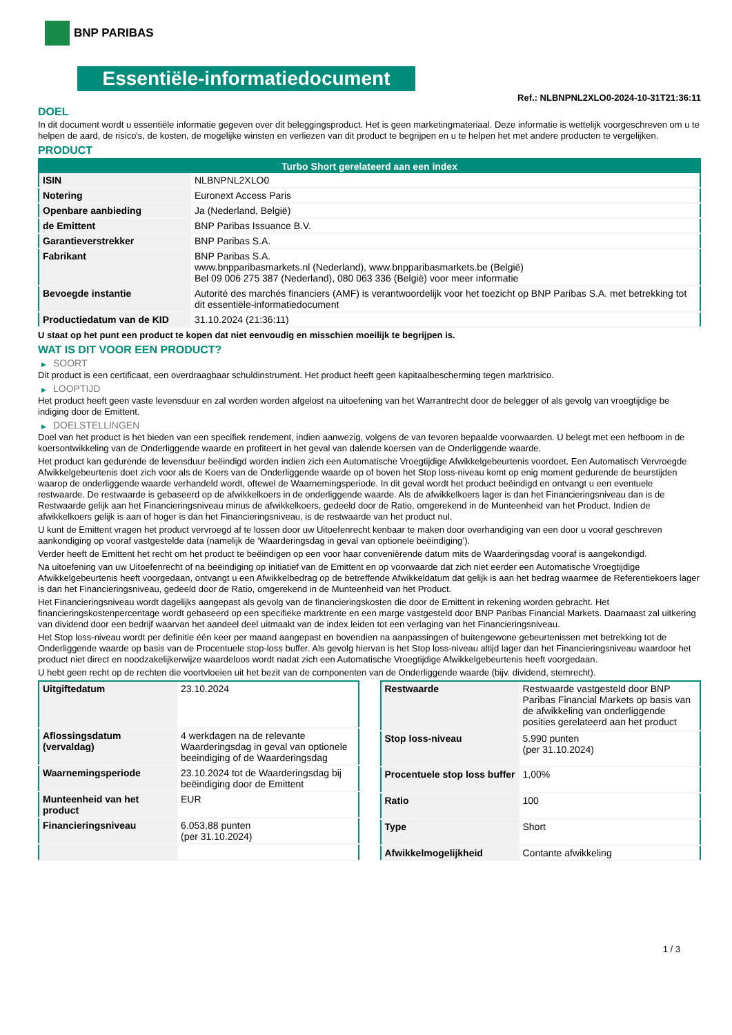BNP PARIBAS
Essentiële-informatiedocument
Ref.: NLBNPNL2XLO0-2024-10-31T21:36:11
DOEL
In dit document wordt u essentiële informatie gegeven over dit beleggingsproduct. Het is geen marketingmateriaal. Deze informatie is wettelijk voorgeschreven om u te helpen de aard, de risico's, de kosten, de mogelijke winsten en verliezen van dit product te begrijpen en u te helpen het met andere producten te vergelijken.
PRODUCT
| Turbo Short gerelateerd aan een index | |
| --- | --- |
| ISIN | NLBNPNL2XLO0 |
| Notering | Euronext Access Paris |
| Openbare aanbieding | Ja (Nederland, België) |
| de Emittent | BNP Paribas Issuance B.V. |
| Garantieverstrekker | BNP Paribas S.A. |
| Fabrikant | BNP Paribas S.A. www.bnpparibasmarkets.nl (Nederland), www.bnpparibasmarkets.be (België) Bel 09 006 275 387 (Nederland), 080 063 336 (België) voor meer informatie |
| Bevoegde instantie | Autorité des marchés financiers (AMF) is verantwoordelijk voor het toezicht op BNP Paribas S.A. met betrekking tot dit essentiële-informatiedocument |
| Productiedatum van de KID | 31.10.2024 (21:36:11) |
U staat op het punt een product te kopen dat niet eenvoudig en misschien moeilijk te begrijpen is.
WAT IS DIT VOOR EEN PRODUCT?
▶ SOORT
Dit product is een certificaat, een overdraagbaar schuldinstrument. Het product heeft geen kapitaalbescherming tegen marktrisico.
▶ LOOPTIJD
Het product heeft geen vaste levensduur en zal worden worden afgelost na uitoefening van het Warrantrecht door de belegger of als gevolg van vroegtijdige be indiging door de Emittent.
▶ DOELSTELLINGEN
Doel van het product is het bieden van een specifiek rendement, indien aanwezig, volgens de van tevoren bepaalde voorwaarden. U belegt met een hefboom in de koersontwikkeling van de Onderliggende waarde en profiteert in het geval van dalende koersen van de Onderliggende waarde.
Het product kan gedurende de levensduur beëindigd worden indien zich een Automatische Vroegtijdige Afwikkelgebeurtenis voordoet. Een Automatisch Vervroegde Afwikkelgebeurtenis doet zich voor als de Koers van de Onderliggende waarde op of boven het Stop loss-niveau komt op enig moment gedurende de beurstijden waarop de onderliggende waarde verhandeld wordt, oftewel de Waarnemingsperiode. In dit geval wordt het product beëindigd en ontvangt u een eventuele restwaarde. De restwaarde is gebaseerd op de afwikkelkoers in de onderliggende waarde. Als de afwikkelkoers lager is dan het Financieringsniveau dan is de Restwaarde gelijk aan het Financieringsniveau minus de afwikkelkoers, gedeeld door de Ratio, omgerekend in de Munteenheid van het Product. Indien de afwikkelkoers gelijk is aan of hoger is dan het Financieringsniveau, is de restwaarde van het product nul.
U kunt de Emittent vragen het product vervroegd af te lossen door uw Uitoefenrecht kenbaar te maken door overhandiging van een door u vooraf geschreven aankondiging op vooraf vastgestelde data (namelijk de ‘Waarderingsdag in geval van optionele beëindiging’).
Verder heeft de Emittent het recht om het product te beëindigen op een voor haar conveniërende datum mits de Waarderingsdag vooraf is aangekondigd.
Na uitoefening van uw Uitoefenrecht of na beëindiging op initiatief van de Emittent en op voorwaarde dat zich niet eerder een Automatische Vroegtijdige Afwikkelgebeurtenis heeft voorgedaan, ontvangt u een Afwikkelbedrag op de betreffende Afwikkeldatum dat gelijk is aan het bedrag waarmee de Referentiekoers lager is dan het Financieringsniveau, gedeeld door de Ratio, omgerekend in de Munteenheid van het Product.
Het Financieringsniveau wordt dagelijks aangepast als gevolg van de financieringskosten die door de Emittent in rekening worden gebracht. Het financieringskostenpercentage wordt gebaseerd op een specifieke marktrente en een marge vastgesteld door BNP Paribas Financial Markets. Daarnaast zal uitkering van dividend door een bedrijf waarvan het aandeel deel uitmaakt van de index leiden tot een verlaging van het Financieringsniveau.
Het Stop loss-niveau wordt per definitie één keer per maand aangepast en bovendien na aanpassingen of buitengewone gebeurtenissen met betrekking tot de Onderliggende waarde op basis van de Procentuele stop-loss buffer. Als gevolg hiervan is het Stop loss-niveau altijd lager dan het Financieringsniveau waardoor het product niet direct en noodzakelijkerwijze waardeloos wordt nadat zich een Automatische Vroegtijdige Afwikkelgebeurtenis heeft voorgedaan.
U hebt geen recht op de rechten die voortvloeien uit het bezit van de componenten van de Onderliggende waarde (bijv. dividend, stemrecht).
| Uitgiftedatum | 23.10.2024 |
| Aflossingsdatum (vervaldag) | 4 werkdagen na de relevante Waarderingsdag in geval van optionele beeindiging of de Waarderingsdag |
| Waarnemingsperiode | 23.10.2024 tot de Waarderingsdag bij beëindiging door de Emittent |
| Munteenheid van het product | EUR |
| Financieringsniveau | 6.053,88 punten (per 31.10.2024) |
| Restwaarde | Restwaarde vastgesteld door BNP Paribas Financial Markets op basis van de afwikkeling van onderliggende posities gerelateerd aan het product |
| Stop loss-niveau | 5.990 punten (per 31.10.2024) |
| Procentuele stop loss buffer | 1,00% |
| Ratio | 100 |
| Type | Short |
| Afwikkelmogelijkheid | Contante afwikkeling |
1 / 3